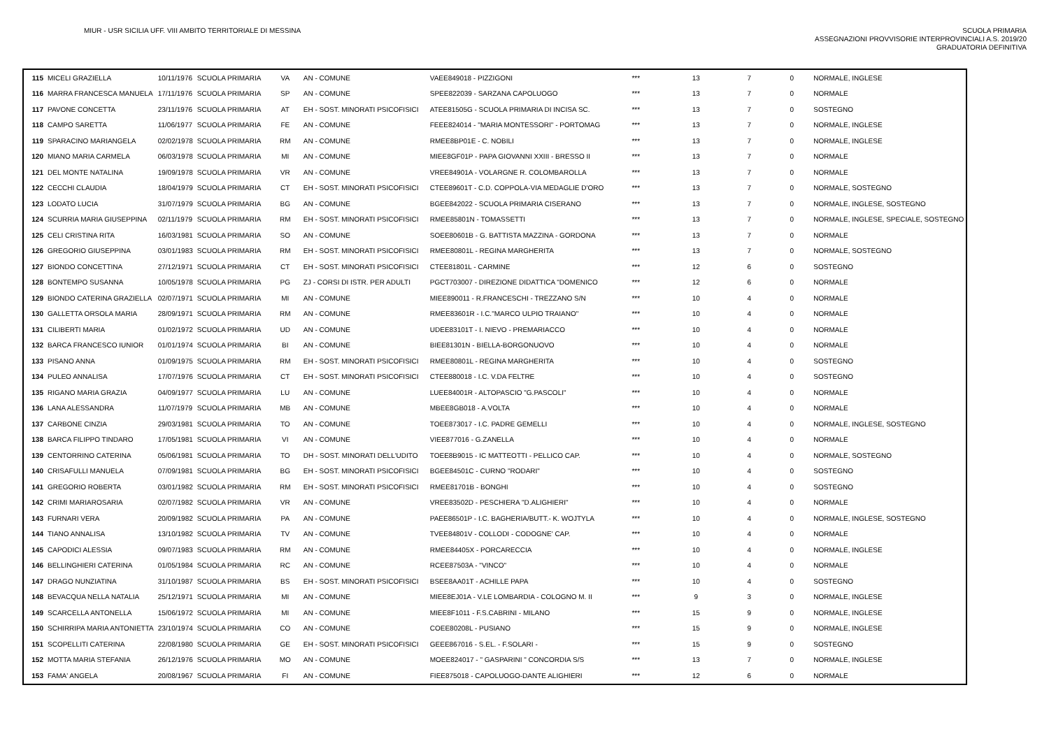MIUR - USR SICILIA UFF. VIII AMBITO TERRITORIALE DI MESSINA
SCUOLA PRIMARIA
ASSEGNAZIONI PROVVISORIE INTERPROVINCIALI A.S. 2019/20
GRADUATORIA DEFINITIVA
| 115 | MICELI GRAZIELLA | 10/11/1976 | SCUOLA PRIMARIA | VA | AN - COMUNE | VAEE849018 - PIZZIGONI | *** | 13 | 7 | 0 | NORMALE, INGLESE |
| 116 | MARRA FRANCESCA MANUELA | 17/11/1976 | SCUOLA PRIMARIA | SP | AN - COMUNE | SPEE822039 - SARZANA CAPOLUOGO | *** | 13 | 7 | 0 | NORMALE |
| 117 | PAVONE CONCETTA | 23/11/1976 | SCUOLA PRIMARIA | AT | EH - SOST. MINORATI PSICOFISICI | ATEE81505G - SCUOLA PRIMARIA DI INCISA SC. | *** | 13 | 7 | 0 | SOSTEGNO |
| 118 | CAMPO SARETTA | 11/06/1977 | SCUOLA PRIMARIA | FE | AN - COMUNE | FEEE824014 - "MARIA MONTESSORI" - PORTOMAG | *** | 13 | 7 | 0 | NORMALE, INGLESE |
| 119 | SPARACINO MARIANGELA | 02/02/1978 | SCUOLA PRIMARIA | RM | AN - COMUNE | RMEE8BP01E - C. NOBILI | *** | 13 | 7 | 0 | NORMALE, INGLESE |
| 120 | MIANO MARIA CARMELA | 06/03/1978 | SCUOLA PRIMARIA | MI | AN - COMUNE | MIEE8GF01P - PAPA GIOVANNI XXIII - BRESSO II | *** | 13 | 7 | 0 | NORMALE |
| 121 | DEL MONTE NATALINA | 19/09/1978 | SCUOLA PRIMARIA | VR | AN - COMUNE | VREE84901A - VOLARGNE R. COLOMBAROLLA | *** | 13 | 7 | 0 | NORMALE |
| 122 | CECCHI CLAUDIA | 18/04/1979 | SCUOLA PRIMARIA | CT | EH - SOST. MINORATI PSICOFISICI | CTEE89601T - C.D. COPPOLA-VIA MEDAGLIE D'ORO | *** | 13 | 7 | 0 | NORMALE, SOSTEGNO |
| 123 | LODATO LUCIA | 31/07/1979 | SCUOLA PRIMARIA | BG | AN - COMUNE | BGEE842022 - SCUOLA PRIMARIA CISERANO | *** | 13 | 7 | 0 | NORMALE, INGLESE, SOSTEGNO |
| 124 | SCURRIA MARIA GIUSEPPINA | 02/11/1979 | SCUOLA PRIMARIA | RM | EH - SOST. MINORATI PSICOFISICI | RMEE85801N - TOMASSETTI | *** | 13 | 7 | 0 | NORMALE, INGLESE, SPECIALE, SOSTEGNO |
| 125 | CELI CRISTINA RITA | 16/03/1981 | SCUOLA PRIMARIA | SO | AN - COMUNE | SOEE80601B - G. BATTISTA MAZZINA - GORDONA | *** | 13 | 7 | 0 | NORMALE |
| 126 | GREGORIO GIUSEPPINA | 03/01/1983 | SCUOLA PRIMARIA | RM | EH - SOST. MINORATI PSICOFISICI | RMEE80801L - REGINA MARGHERITA | *** | 13 | 7 | 0 | NORMALE, SOSTEGNO |
| 127 | BIONDO CONCETTINA | 27/12/1971 | SCUOLA PRIMARIA | CT | EH - SOST. MINORATI PSICOFISICI | CTEE81801L - CARMINE | *** | 12 | 6 | 0 | SOSTEGNO |
| 128 | BONTEMPO SUSANNA | 10/05/1978 | SCUOLA PRIMARIA | PG | ZJ - CORSI DI ISTR. PER ADULTI | PGCT703007 - DIREZIONE DIDATTICA "DOMENICO | *** | 12 | 6 | 0 | NORMALE |
| 129 | BIONDO CATERINA GRAZIELLA | 02/07/1971 | SCUOLA PRIMARIA | MI | AN - COMUNE | MIEE890011 - R.FRANCESCHI - TREZZANO S/N | *** | 10 | 4 | 0 | NORMALE |
| 130 | GALLETTA ORSOLA MARIA | 28/09/1971 | SCUOLA PRIMARIA | RM | AN - COMUNE | RMEE83601R - I.C."MARCO ULPIO TRAIANO" | *** | 10 | 4 | 0 | NORMALE |
| 131 | CILIBERTI MARIA | 01/02/1972 | SCUOLA PRIMARIA | UD | AN - COMUNE | UDEE83101T - I. NIEVO - PREMARIACCO | *** | 10 | 4 | 0 | NORMALE |
| 132 | BARCA FRANCESCO IUNIOR | 01/01/1974 | SCUOLA PRIMARIA | BI | AN - COMUNE | BIEE81301N - BIELLA-BORGONUOVO | *** | 10 | 4 | 0 | NORMALE |
| 133 | PISANO ANNA | 01/09/1975 | SCUOLA PRIMARIA | RM | EH - SOST. MINORATI PSICOFISICI | RMEE80801L - REGINA MARGHERITA | *** | 10 | 4 | 0 | SOSTEGNO |
| 134 | PULEO ANNALISA | 17/07/1976 | SCUOLA PRIMARIA | CT | EH - SOST. MINORATI PSICOFISICI | CTEE880018 - I.C. V.DA FELTRE | *** | 10 | 4 | 0 | SOSTEGNO |
| 135 | RIGANO MARIA GRAZIA | 04/09/1977 | SCUOLA PRIMARIA | LU | AN - COMUNE | LUEE84001R - ALTOPASCIO "G.PASCOLI" | *** | 10 | 4 | 0 | NORMALE |
| 136 | LANA ALESSANDRA | 11/07/1979 | SCUOLA PRIMARIA | MB | AN - COMUNE | MBEE8GB018 - A.VOLTA | *** | 10 | 4 | 0 | NORMALE |
| 137 | CARBONE CINZIA | 29/03/1981 | SCUOLA PRIMARIA | TO | AN - COMUNE | TOEE873017 - I.C. PADRE GEMELLI | *** | 10 | 4 | 0 | NORMALE, INGLESE, SOSTEGNO |
| 138 | BARCA FILIPPO TINDARO | 17/05/1981 | SCUOLA PRIMARIA | VI | AN - COMUNE | VIEE877016 - G.ZANELLA | *** | 10 | 4 | 0 | NORMALE |
| 139 | CENTORRINO CATERINA | 05/06/1981 | SCUOLA PRIMARIA | TO | DH - SOST. MINORATI DELL'UDITO | TOEE8B9015 - IC MATTEOTTI - PELLICO CAP. | *** | 10 | 4 | 0 | NORMALE, SOSTEGNO |
| 140 | CRISAFULLI MANUELA | 07/09/1981 | SCUOLA PRIMARIA | BG | EH - SOST. MINORATI PSICOFISICI | BGEE84501C - CURNO "RODARI" | *** | 10 | 4 | 0 | SOSTEGNO |
| 141 | GREGORIO ROBERTA | 03/01/1982 | SCUOLA PRIMARIA | RM | EH - SOST. MINORATI PSICOFISICI | RMEE81701B - BONGHI | *** | 10 | 4 | 0 | SOSTEGNO |
| 142 | CRIMI MARIAROSARIA | 02/07/1982 | SCUOLA PRIMARIA | VR | AN - COMUNE | VREE83502D - PESCHIERA "D.ALIGHIERI" | *** | 10 | 4 | 0 | NORMALE |
| 143 | FURNARI VERA | 20/09/1982 | SCUOLA PRIMARIA | PA | AN - COMUNE | PAEE86501P - I.C. BAGHERIA/BUTT.- K. WOJTYLA | *** | 10 | 4 | 0 | NORMALE, INGLESE, SOSTEGNO |
| 144 | TIANO ANNALISA | 13/10/1982 | SCUOLA PRIMARIA | TV | AN - COMUNE | TVEE84801V - COLLODI - CODOGNE' CAP. | *** | 10 | 4 | 0 | NORMALE |
| 145 | CAPODICI ALESSIA | 09/07/1983 | SCUOLA PRIMARIA | RM | AN - COMUNE | RMEE84405X - PORCARECCIA | *** | 10 | 4 | 0 | NORMALE, INGLESE |
| 146 | BELLINGHIERI CATERINA | 01/05/1984 | SCUOLA PRIMARIA | RC | AN - COMUNE | RCEE87503A - "VINCO" | *** | 10 | 4 | 0 | NORMALE |
| 147 | DRAGO NUNZIATINA | 31/10/1987 | SCUOLA PRIMARIA | BS | EH - SOST. MINORATI PSICOFISICI | BSEE8AA01T - ACHILLE PAPA | *** | 10 | 4 | 0 | SOSTEGNO |
| 148 | BEVACQUA NELLA NATALIA | 25/12/1971 | SCUOLA PRIMARIA | MI | AN - COMUNE | MIEE8EJ01A - V.LE LOMBARDIA - COLOGNO M. II | *** | 9 | 3 | 0 | NORMALE, INGLESE |
| 149 | SCARCELLA ANTONELLA | 15/06/1972 | SCUOLA PRIMARIA | MI | AN - COMUNE | MIEE8F1011 - F.S.CABRINI - MILANO | *** | 15 | 9 | 0 | NORMALE, INGLESE |
| 150 | SCHIRRIPA MARIA ANTONIETTA | 23/10/1974 | SCUOLA PRIMARIA | CO | AN - COMUNE | COEE80208L - PUSIANO | *** | 15 | 9 | 0 | NORMALE, INGLESE |
| 151 | SCOPELLITI CATERINA | 22/08/1980 | SCUOLA PRIMARIA | GE | EH - SOST. MINORATI PSICOFISICI | GEEE867016 - S.EL. - F.SOLARI - | *** | 15 | 9 | 0 | SOSTEGNO |
| 152 | MOTTA MARIA STEFANIA | 26/12/1976 | SCUOLA PRIMARIA | MO | AN - COMUNE | MOEE824017 - " GASPARINI " CONCORDIA S/S | *** | 13 | 7 | 0 | NORMALE, INGLESE |
| 153 | FAMA' ANGELA | 20/08/1967 | SCUOLA PRIMARIA | FI | AN - COMUNE | FIEE875018 - CAPOLUOGO-DANTE ALIGHIERI | *** | 12 | 6 | 0 | NORMALE |